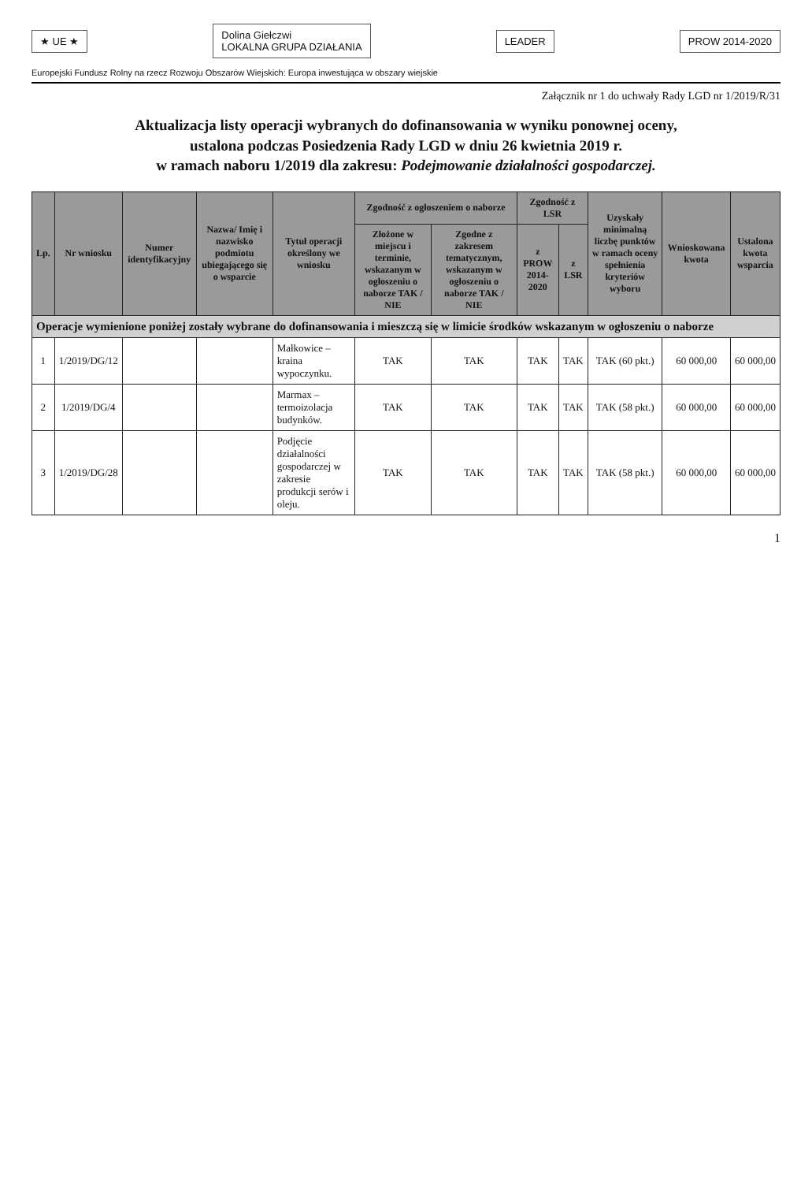★ UE ★ Dolina Giełczwi
LOKALNA GRUPA DZIAŁANIA LEADER PROW 2014-2020
Europejski Fundusz Rolny na rzecz Rozwoju Obszarów Wiejskich: Europa inwestująca w obszary wiejskie
Załącznik nr 1 do uchwały Rady LGD nr 1/2019/R/31
Aktualizacja listy operacji wybranych do dofinansowania w wyniku ponownej oceny,
ustalona podczas Posiedzenia Rady LGD w dniu 26 kwietnia 2019 r.
w ramach naboru 1/2019 dla zakresu: Podejmowanie działalności gospodarczej.
| Lp. | Nr wniosku | Numer identyfikacyjny | Nazwa/ Imię i nazwisko podmiotu ubiegającego się o wsparcie | Tytuł operacji określony we wniosku | Zgodność z ogłoszeniem o naborze | | Zgodność z LSR | | Uzyskały minimalną liczbę punktów w ramach oceny spełnienia kryteriów wyboru | Wnioskowana kwota | Ustalona kwota wsparcia |
| --- | --- | --- | --- | --- | --- | --- | --- | --- | --- | --- | --- |
| | | | | | Złożone w miejscu i terminie, wskazanym w ogłoszeniu o naborze TAK / NIE | Zgodne z zakresem tematycznym, wskazanym w ogłoszeniu o naborze TAK / NIE | z PROW 2014-2020 | z LSR | | | |
| Operacje wymienione poniżej zostały wybrane do dofinansowania i mieszczą się w limicie środków wskazanym w ogłoszeniu o naborze | | | | | | | | | | | |
| 1 | 1/2019/DG/12 | | | Małkowice – kraina wypoczynku. | TAK | TAK | TAK | TAK | TAK (60 pkt.) | 60 000,00 | 60 000,00 |
| 2 | 1/2019/DG/4 | | | Marmax – termoizolacja budynków. | TAK | TAK | TAK | TAK | TAK (58 pkt.) | 60 000,00 | 60 000,00 |
| 3 | 1/2019/DG/28 | | | Podjęcie działalności gospodarczej w zakresie produkcji serów i oleju. | TAK | TAK | TAK | TAK | TAK (58 pkt.) | 60 000,00 | 60 000,00 |
1